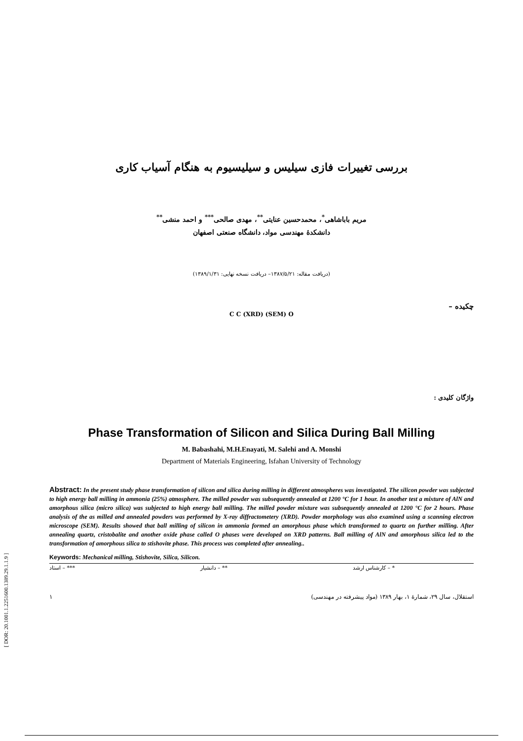بررسی تغییرات فازی سیلیس و سیلیسیوم به هنگام آسیاب کاری
مریم باباشاهی<sup>*</sup>، محمدحسین عنایتی<sup>**</sup>، مهدی صالحی<sup>***</sup> و احمد منشی<sup>**</sup>
دانشکدهٔ مهندسی مواد، دانشگاه صنعتی اصفهان
(دریافت مقاله: ۱۳۸۷/۵/۲۱– دریافت نسخه نهایی: ۱۳۸۹/۱/۳۱)
چکیده –
C C (XRD) (SEM) O
واژگان کلیدی :
Phase Transformation of Silicon and Silica During Ball Milling
M. Babashahi, M.H.Enayati, M. Salehi and A. Monshi
Department of Materials Engineering, Isfahan University of Technology
Abstract: In the present study phase transformation of silicon and silica during milling in different atmospheres was investigated. The silicon powder was subjected to high energy ball milling in ammonia (25%) atmosphere. The milled powder was subsequently annealed at 1200 °C for 1 hour. In another test a mixture of AlN and amorphous silica (micro silica) was subjected to high energy ball milling. The milled powder mixture was subsequently annealed at 1200 °C for 2 hours. Phase analysis of the as milled and annealed powders was performed by X-ray diffractometery (XRD). Powder morphology was also examined using a scanning electron microscope (SEM). Results showed that ball milling of silicon in ammonia formed an amorphous phase which transformed to quartz on further milling. After annealing quartz, cristobalite and another oxide phase called O phases were developed on XRD patterns. Ball milling of AlN and amorphous silica led to the transformation of amorphous silica to stishovite phase. This process was completed after annealing..
Keywords: Mechanical milling, Stishovite, Silica, Silicon.
* – کارشناس ارشد ** – دانشیار *** – استاد
۱ استقلال، سال ۲۹، شمارهٔ ۱، بهار ۱۳۸۹ (مواد پیشرفته در مهندسی)
[ DOR: 20.1001.1.2251600.1389.29.1.1.9 ]